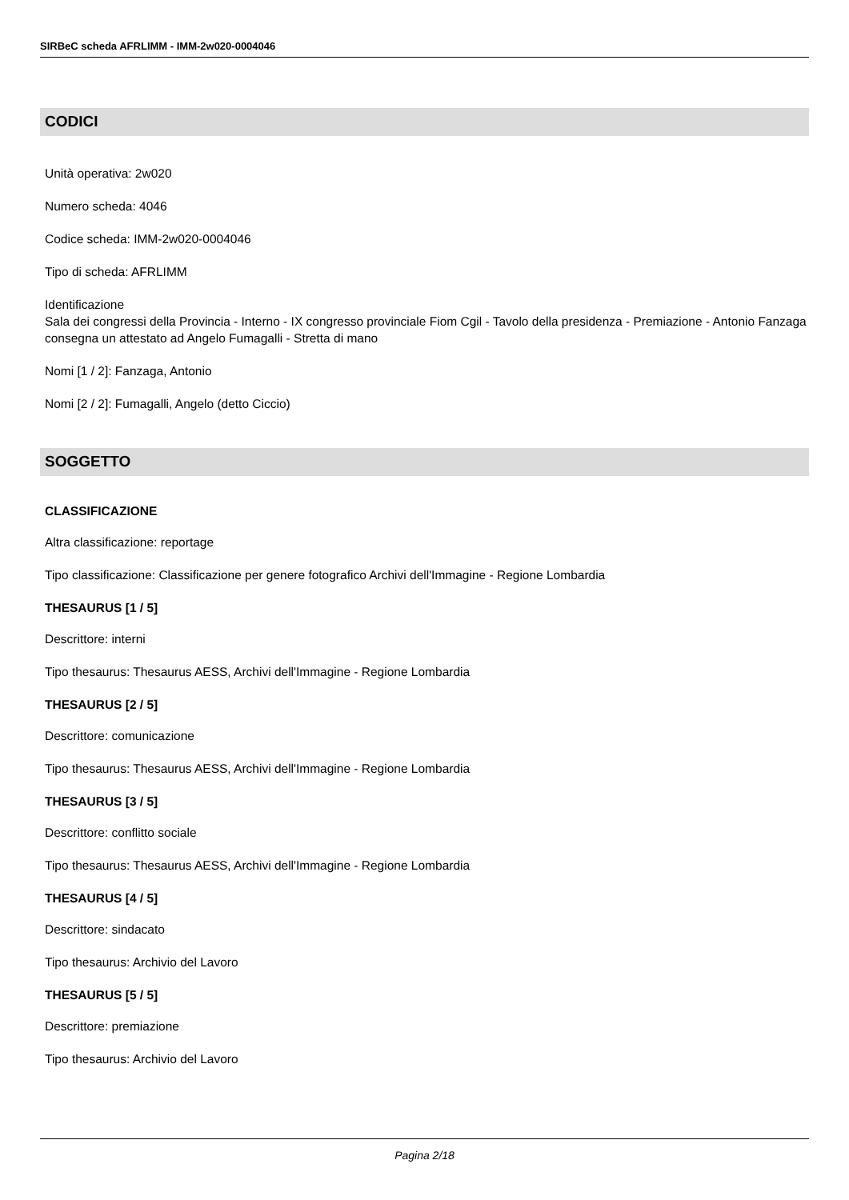SIRBeC scheda AFRLIMM - IMM-2w020-0004046
CODICI
Unità operativa: 2w020
Numero scheda: 4046
Codice scheda: IMM-2w020-0004046
Tipo di scheda: AFRLIMM
Identificazione
Sala dei congressi della Provincia - Interno - IX congresso provinciale Fiom Cgil - Tavolo della presidenza - Premiazione - Antonio Fanzaga consegna un attestato ad Angelo Fumagalli - Stretta di mano
Nomi [1 / 2]: Fanzaga, Antonio
Nomi [2 / 2]: Fumagalli, Angelo (detto Ciccio)
SOGGETTO
CLASSIFICAZIONE
Altra classificazione: reportage
Tipo classificazione: Classificazione per genere fotografico Archivi dell'Immagine - Regione Lombardia
THESAURUS [1 / 5]
Descrittore: interni
Tipo thesaurus: Thesaurus AESS, Archivi dell'Immagine - Regione Lombardia
THESAURUS [2 / 5]
Descrittore: comunicazione
Tipo thesaurus: Thesaurus AESS, Archivi dell'Immagine - Regione Lombardia
THESAURUS [3 / 5]
Descrittore: conflitto sociale
Tipo thesaurus: Thesaurus AESS, Archivi dell'Immagine - Regione Lombardia
THESAURUS [4 / 5]
Descrittore: sindacato
Tipo thesaurus: Archivio del Lavoro
THESAURUS [5 / 5]
Descrittore: premiazione
Tipo thesaurus: Archivio del Lavoro
Pagina 2/18